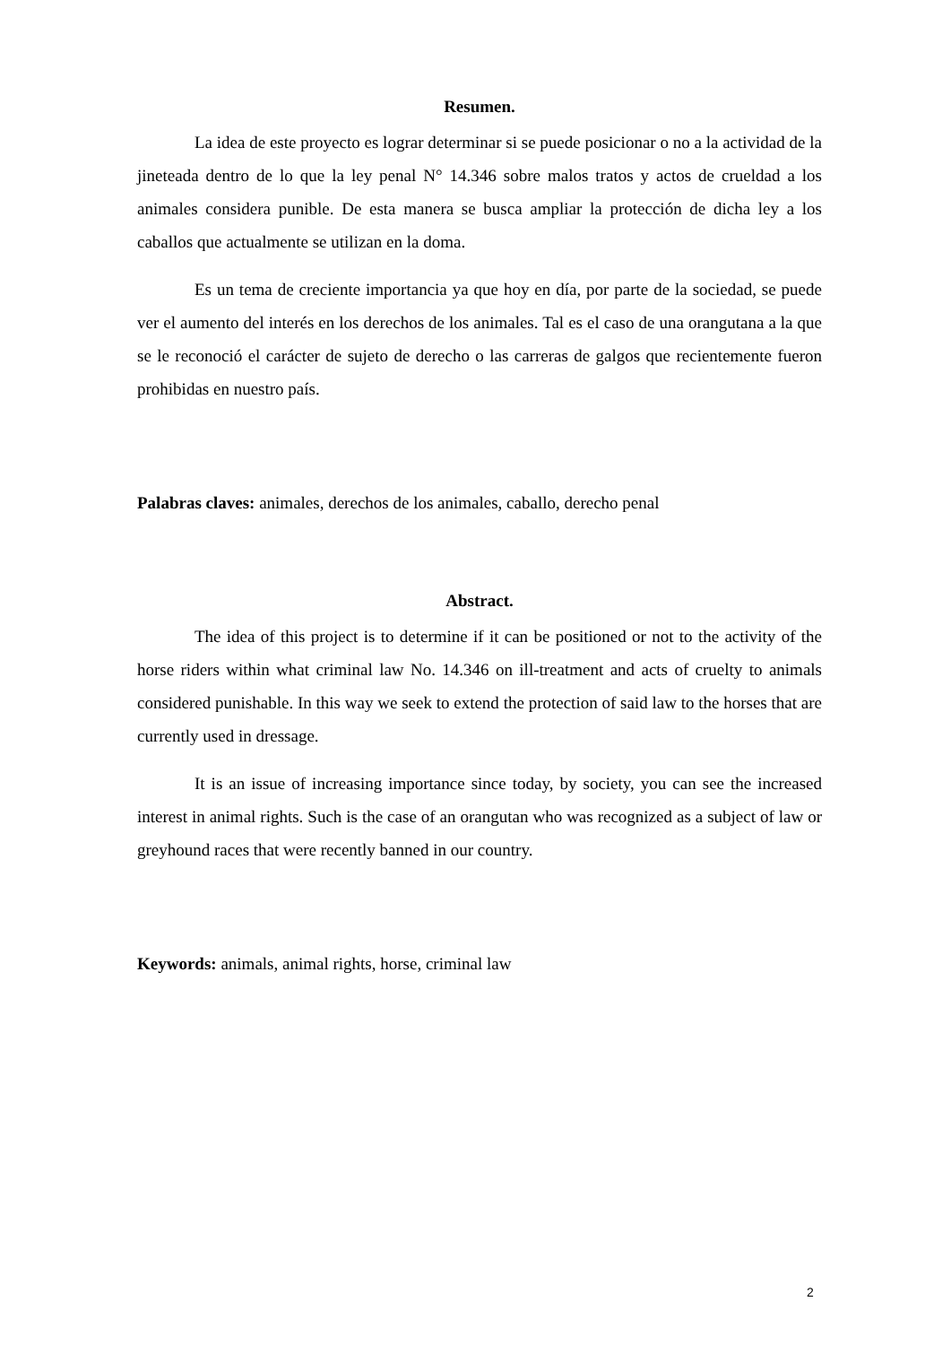Resumen.
La idea de este proyecto es lograr determinar si se puede posicionar o no a la actividad de la jineteada dentro de lo que la ley penal N° 14.346 sobre malos tratos y actos de crueldad a los animales considera punible. De esta manera se busca ampliar la protección de dicha ley a los caballos que actualmente se utilizan en la doma.
Es un tema de creciente importancia ya que hoy en día, por parte de la sociedad, se puede ver el aumento del interés en los derechos de los animales. Tal es el caso de una orangutana a la que se le reconoció el carácter de sujeto de derecho o las carreras de galgos que recientemente fueron prohibidas en nuestro país.
Palabras claves: animales, derechos de los animales, caballo, derecho penal
Abstract.
The idea of this project is to determine if it can be positioned or not to the activity of the horse riders within what criminal law No. 14.346 on ill-treatment and acts of cruelty to animals considered punishable. In this way we seek to extend the protection of said law to the horses that are currently used in dressage.
It is an issue of increasing importance since today, by society, you can see the increased interest in animal rights. Such is the case of an orangutan who was recognized as a subject of law or greyhound races that were recently banned in our country.
Keywords: animals, animal rights, horse, criminal law
2